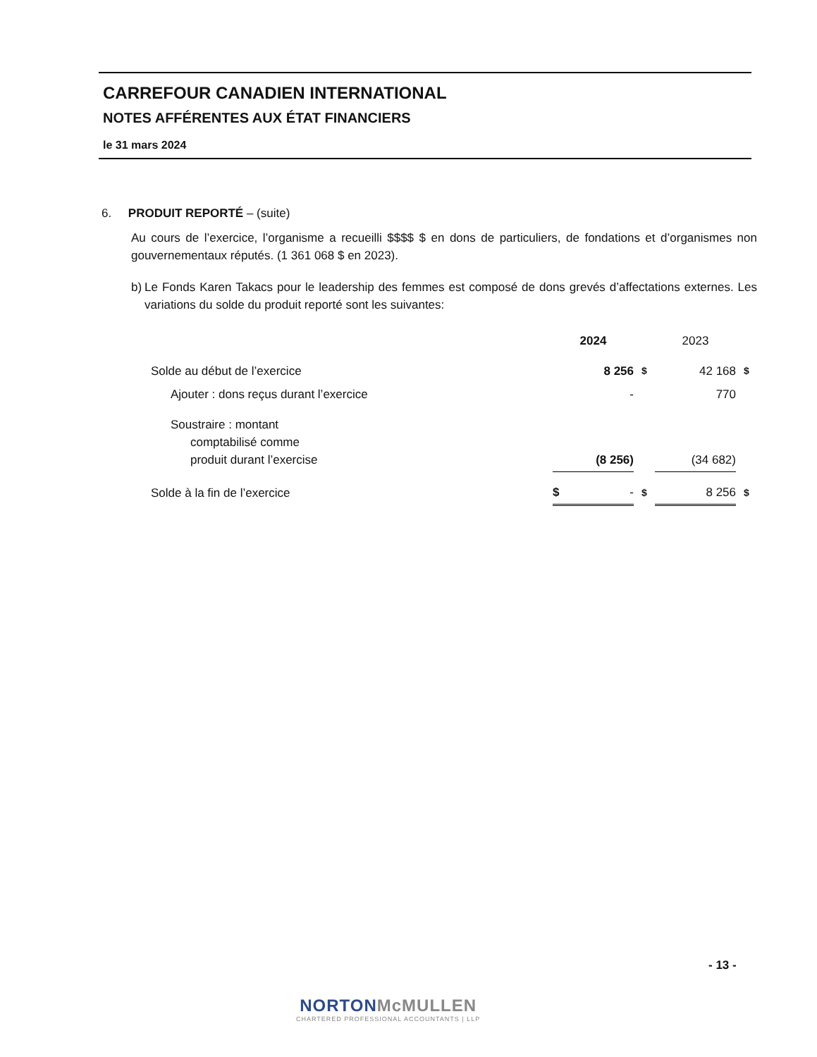CARREFOUR CANADIEN INTERNATIONAL
NOTES AFFÉRENTES AUX ÉTAT FINANCIERS
le 31 mars 2024
6. PRODUIT REPORTÉ – (suite)
Au cours de l’exercice, l’organisme a recueilli $$$$ $ en dons de particuliers, de fondations et d’organismes non gouvernementaux réputés. (1 361 068 $ en 2023).
b) Le Fonds Karen Takacs pour le leadership des femmes est composé de dons grevés d’affectations externes. Les variations du solde du produit reporté sont les suivantes:
| | 2024 | | 2023 | |
| Solde au début de l’exercice | 8 256 | $ | 42 168 | $ |
| Ajouter : dons reçus durant l’exercice | - | | 770 | |
| Soustraire : montant comptabilisé comme produit durant l’exercise | (8 256) | | (34 682) | |
| Solde à la fin de l’exercice | $ - | $ | 8 256 | $ |
- 13 -
NORTON McMULLEN
CHARTERED PROFESSIONAL ACCOUNTANTS | LLP